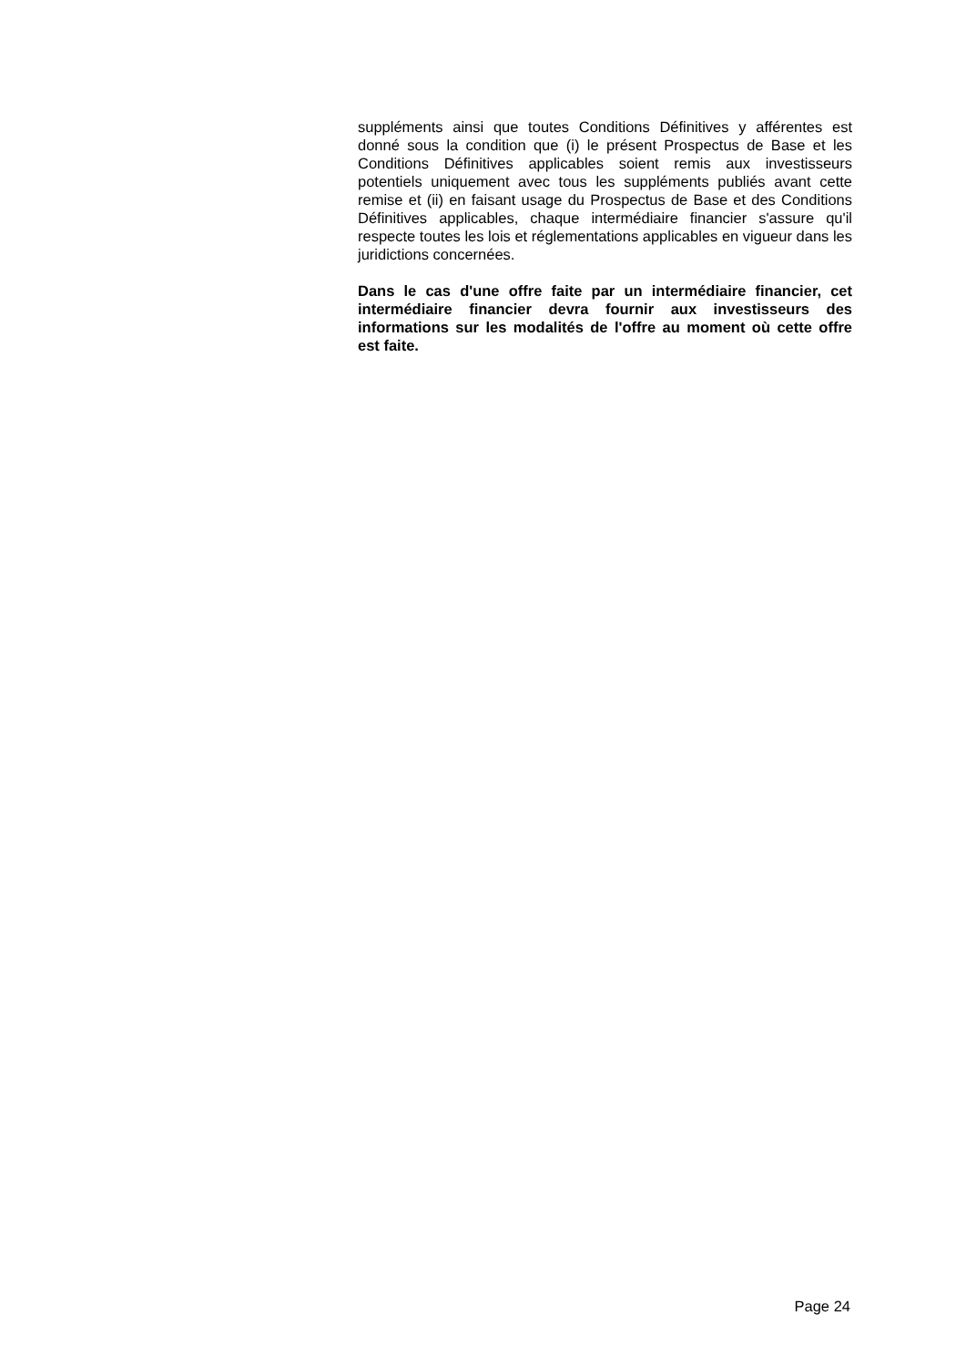suppléments ainsi que toutes Conditions Définitives y afférentes est donné sous la condition que (i) le présent Prospectus de Base et les Conditions Définitives applicables soient remis aux investisseurs potentiels uniquement avec tous les suppléments publiés avant cette remise et (ii) en faisant usage du Prospectus de Base et des Conditions Définitives applicables, chaque intermédiaire financier s'assure qu'il respecte toutes les lois et réglementations applicables en vigueur dans les juridictions concernées.
Dans le cas d'une offre faite par un intermédiaire financier, cet intermédiaire financier devra fournir aux investisseurs des informations sur les modalités de l'offre au moment où cette offre est faite.
Page 24